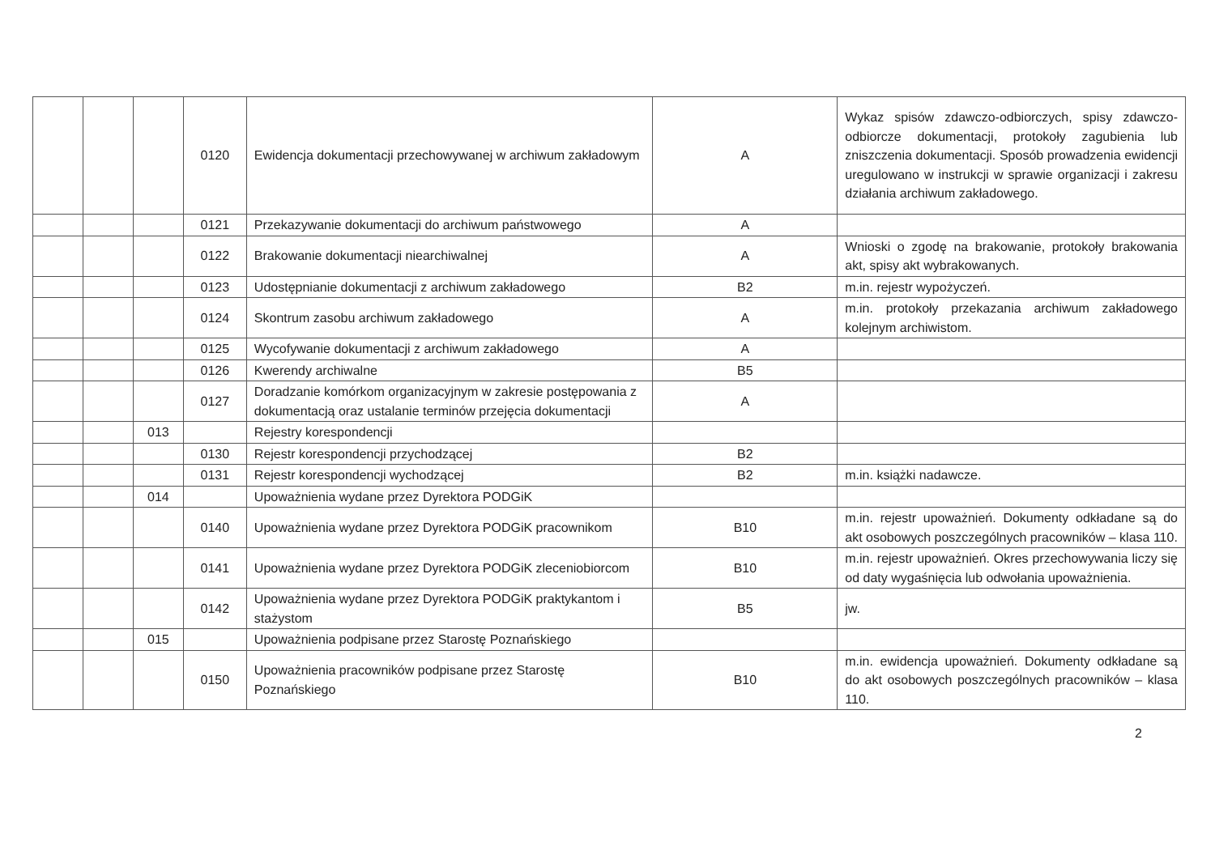| | | | 0120 | Ewidencja dokumentacji przechowywanej w archiwum zakładowym | A | Wykaz spisów zdawczo-odbiorczych, spisy zdawczo-odbiorcze dokumentacji, protokoły zagubienia lub zniszczenia dokumentacji. Sposób prowadzenia ewidencji uregulowano w instrukcji w sprawie organizacji i zakresu działania archiwum zakładowego. |
| | | | 0121 | Przekazywanie dokumentacji do archiwum państwowego | A | |
| | | | 0122 | Brakowanie dokumentacji niearchiwalnej | A | Wnioski o zgodę na brakowanie, protokoły brakowania akt, spisy akt wybrakowanych. |
| | | | 0123 | Udostępnianie dokumentacji z archiwum zakładowego | B2 | m.in. rejestr wypożyczeń. |
| | | | 0124 | Skontrum zasobu archiwum zakładowego | A | m.in. protokoły przekazania archiwum zakładowego kolejnym archiwistom. |
| | | | 0125 | Wycofywanie dokumentacji z archiwum zakładowego | A | |
| | | | 0126 | Kwerendy archiwalne | B5 | |
| | | | 0127 | Doradzanie komórkom organizacyjnym w zakresie postępowania z dokumentacją oraz ustalanie terminów przejęcia dokumentacji | A | |
| | | 013 | | Rejestry korespondencji | | |
| | | | 0130 | Rejestr korespondencji przychodzącej | B2 | |
| | | | 0131 | Rejestr korespondencji wychodzącej | B2 | m.in. książki nadawcze. |
| | | 014 | | Upoważnienia wydane przez Dyrektora PODGiK | | |
| | | | 0140 | Upoważnienia wydane przez Dyrektora PODGiK pracownikom | B10 | m.in. rejestr upoważnień. Dokumenty odkładane są do akt osobowych poszczególnych pracowników – klasa 110. |
| | | | 0141 | Upoważnienia wydane przez Dyrektora PODGiK zleceniobiorcom | B10 | m.in. rejestr upoważnień. Okres przechowywania liczy się od daty wygaśnięcia lub odwołania upoważnienia. |
| | | | 0142 | Upoważnienia wydane przez Dyrektora PODGiK praktykantom i stażystom | B5 | jw. |
| | | 015 | | Upoważnienia podpisane przez Starostę Poznańskiego | | |
| | | | 0150 | Upoważnienia pracowników podpisane przez Starostę Poznańskiego | B10 | m.in. ewidencja upoważnień. Dokumenty odkładane są do akt osobowych poszczególnych pracowników – klasa 110. |
2